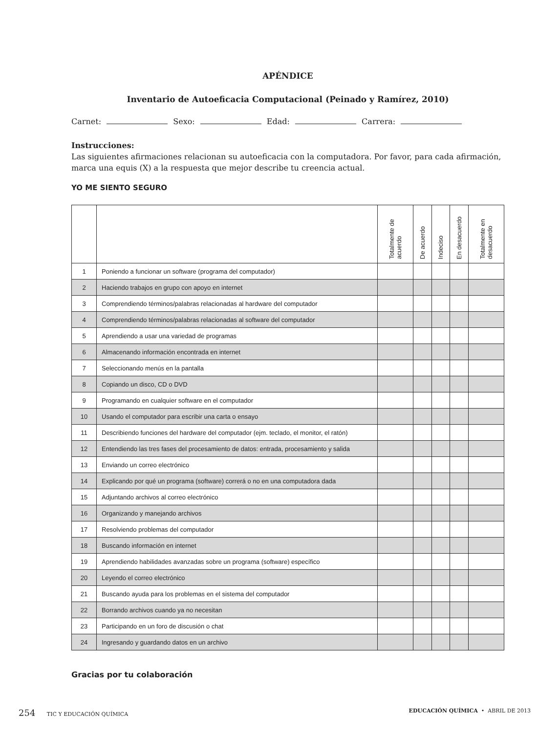APÉNDICE
Inventario de Autoeficacia Computacional (Peinado y Ramírez, 2010)
Carnet: Sexo: Edad: Carrera:
Instrucciones:
Las siguientes afirmaciones relacionan su autoeficacia con la computadora. Por favor, para cada afirmación, marca una equis (X) a la respuesta que mejor describe tu creencia actual.
YO ME SIENTO SEGURO
| | | Totalmente de acuerdo | De acuerdo | Indeciso | En desacuerdo | Totalmente en desacuerdo |
| --- | --- | --- | --- | --- | --- | --- |
| 1 | Poniendo a funcionar un software (programa del computador) | | | | | |
| 2 | Haciendo trabajos en grupo con apoyo en internet | | | | | |
| 3 | Comprendiendo términos/palabras relacionadas al hardware del computador | | | | | |
| 4 | Comprendiendo términos/palabras relacionadas al software del computador | | | | | |
| 5 | Aprendiendo a usar una variedad de programas | | | | | |
| 6 | Almacenando información encontrada en internet | | | | | |
| 7 | Seleccionando menús en la pantalla | | | | | |
| 8 | Copiando un disco, CD o DVD | | | | | |
| 9 | Programando en cualquier software en el computador | | | | | |
| 10 | Usando el computador para escribir una carta o ensayo | | | | | |
| 11 | Describiendo funciones del hardware del computador (ejm. teclado, el monitor, el ratón) | | | | | |
| 12 | Entendiendo las tres fases del procesamiento de datos: entrada, procesamiento y salida | | | | | |
| 13 | Enviando un correo electrónico | | | | | |
| 14 | Explicando por qué un programa (software) correrá o no en una computadora dada | | | | | |
| 15 | Adjuntando archivos al correo electrónico | | | | | |
| 16 | Organizando y manejando archivos | | | | | |
| 17 | Resolviendo problemas del computador | | | | | |
| 18 | Buscando información en internet | | | | | |
| 19 | Aprendiendo habilidades avanzadas sobre un programa (software) específico | | | | | |
| 20 | Leyendo el correo electrónico | | | | | |
| 21 | Buscando ayuda para los problemas en el sistema del computador | | | | | |
| 22 | Borrando archivos cuando ya no necesitan | | | | | |
| 23 | Participando en un foro de discusión o chat | | | | | |
| 24 | Ingresando y guardando datos en un archivo | | | | | |
Gracias por tu colaboración
254 TIC Y EDUCACIÓN QUÍMICA EDUCACIÓN QUÍMICA • ABRIL DE 2013